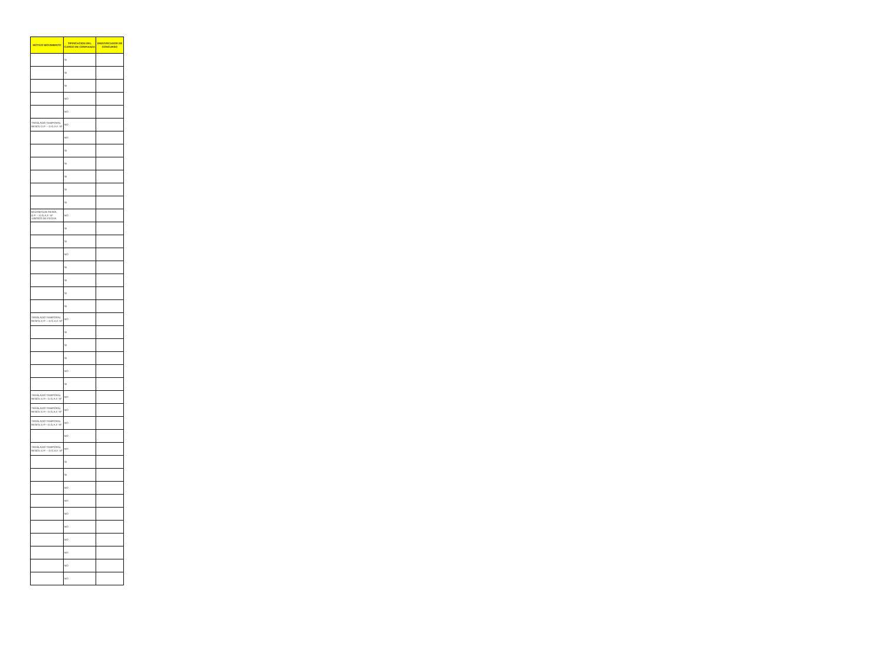| MOTIVO MOVIMIENTO | TIPIFICACION DEL CARGO DE CONFIANZA | IDENTIFICADOR DE CONCURSO |
| --- | --- | --- |
| | SI | |
| | SI | |
| | SI | |
| | NO | |
| | NO | |
| TRASLADO TEMPORAL RESOL D.P. – D.G.A.F. Nº | NO | |
| | NO | |
| | SI | |
| | SI | |
| | SI | |
| | SI | |
| | SI | |
| BAJASEGUN RESOL D.P. – D.G.A.F. Nº 119/2023 DE FECHA | NO | |
| | SI | |
| | SI | |
| | NO | |
| | SI | |
| | SI | |
| | SI | |
| | SI | |
| TRASLADO TEMPORAL RESOL D.P. – D.G.A.F. Nº | NO | |
| | SI | |
| | SI | |
| | SI | |
| | NO | |
| | SI | |
| TRASLADO TEMPORAL RESOL D.P.– D.G.A.F. Nº | NO | |
| TRASLADO TEMPORAL RESOL D.P.– D.G.A.F. Nº | NO | |
| TRASLADO TEMPORAL RESOL D.P.– D.G.A.F. Nº | NO | |
| | NO | |
| TRASLADO TEMPORAL RESOL D.P. – D.G.A.F. Nº | NO | |
| | SI | |
| | SI | |
| | NO | |
| | NO | |
| | NO | |
| | NO | |
| | NO | |
| | NO | |
| | NO | |
| | NO | |